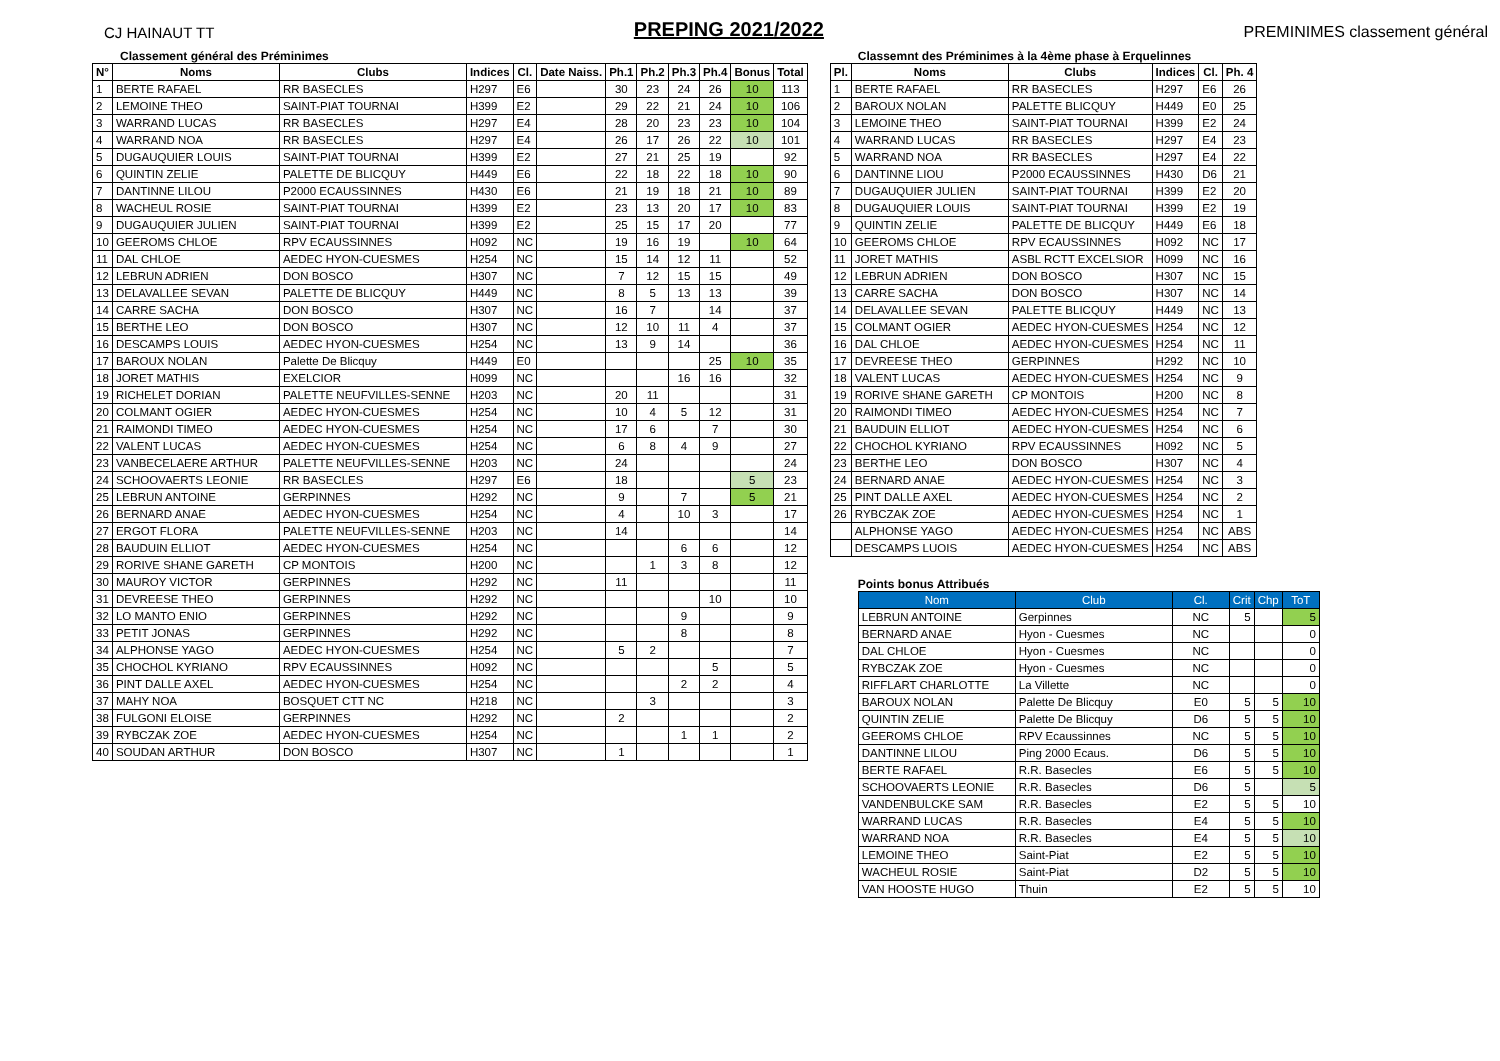CJ HAINAUT TT PREPING 2021/2022 PREMINIMES classement général
Classement général des Préminimes
| N° | Noms | Clubs | Indices | Cl. | Date Naiss. | Ph.1 | Ph.2 | Ph.3 | Ph.4 | Bonus | Total |
| --- | --- | --- | --- | --- | --- | --- | --- | --- | --- | --- | --- |
| 1 | BERTE RAFAEL | RR BASECLES | H297 | E6 | | 30 | 23 | 24 | 26 | 10 | 113 |
| 2 | LEMOINE THEO | SAINT-PIAT TOURNAI | H399 | E2 | | 29 | 22 | 21 | 24 | 10 | 106 |
| 3 | WARRAND LUCAS | RR BASECLES | H297 | E4 | | 28 | 20 | 23 | 23 | 10 | 104 |
| 4 | WARRAND NOA | RR BASECLES | H297 | E4 | | 26 | 17 | 26 | 22 | 10 | 101 |
| 5 | DUGAUQUIER LOUIS | SAINT-PIAT TOURNAI | H399 | E2 | | 27 | 21 | 25 | 19 | | 92 |
| 6 | QUINTIN ZELIE | PALETTE DE BLICQUY | H449 | E6 | | 22 | 18 | 22 | 18 | 10 | 90 |
| 7 | DANTINNE LILOU | P2000 ECAUSSINNES | H430 | E6 | | 21 | 19 | 18 | 21 | 10 | 89 |
| 8 | WACHEUL ROSIE | SAINT-PIAT TOURNAI | H399 | E2 | | 23 | 13 | 20 | 17 | 10 | 83 |
| 9 | DUGAUQUIER JULIEN | SAINT-PIAT TOURNAI | H399 | E2 | | 25 | 15 | 17 | 20 | | 77 |
| 10 | GEEROMS CHLOE | RPV ECAUSSINNES | H092 | NC | | 19 | 16 | 19 | | 10 | 64 |
| 11 | DAL CHLOE | AEDEC HYON-CUESMES | H254 | NC | | 15 | 14 | 12 | 11 | | 52 |
| 12 | LEBRUN ADRIEN | DON BOSCO | H307 | NC | | 7 | 12 | 15 | 15 | | 49 |
| 13 | DELAVALLEE SEVAN | PALETTE DE BLICQUY | H449 | NC | | 8 | 5 | 13 | 13 | | 39 |
| 14 | CARRE SACHA | DON BOSCO | H307 | NC | | 16 | 7 | | 14 | | 37 |
| 15 | BERTHE LEO | DON BOSCO | H307 | NC | | 12 | 10 | 11 | 4 | | 37 |
| 16 | DESCAMPS LOUIS | AEDEC HYON-CUESMES | H254 | NC | | 13 | 9 | 14 | | | 36 |
| 17 | BAROUX NOLAN | Palette De Blicquy | H449 | E0 | | | | | 25 | 10 | 35 |
| 18 | JORET MATHIS | EXELCIOR | H099 | NC | | | | 16 | 16 | | 32 |
| 19 | RICHELET DORIAN | PALETTE NEUFVILLES-SENNE | H203 | NC | | 20 | 11 | | | | 31 |
| 20 | COLMANT OGIER | AEDEC HYON-CUESMES | H254 | NC | | 10 | 4 | 5 | 12 | | 31 |
| 21 | RAIMONDI TIMEO | AEDEC HYON-CUESMES | H254 | NC | | 17 | 6 | | 7 | | 30 |
| 22 | VALENT LUCAS | AEDEC HYON-CUESMES | H254 | NC | | 6 | 8 | 4 | 9 | | 27 |
| 23 | VANBECELAERE ARTHUR | PALETTE NEUFVILLES-SENNE | H203 | NC | | 24 | | | | | 24 |
| 24 | SCHOOVAERTS LEONIE | RR BASECLES | H297 | E6 | | 18 | | | | 5 | 23 |
| 25 | LEBRUN ANTOINE | GERPINNES | H292 | NC | | 9 | | 7 | | 5 | 21 |
| 26 | BERNARD ANAE | AEDEC HYON-CUESMES | H254 | NC | | 4 | | 10 | 3 | | 17 |
| 27 | ERGOT FLORA | PALETTE NEUFVILLES-SENNE | H203 | NC | | 14 | | | | | 14 |
| 28 | BAUDUIN ELLIOT | AEDEC HYON-CUESMES | H254 | NC | | | | 6 | 6 | | 12 |
| 29 | RORIVE SHANE GARETH | CP MONTOIS | H200 | NC | | | 1 | 3 | 8 | | 12 |
| 30 | MAUROY VICTOR | GERPINNES | H292 | NC | | 11 | | | | | 11 |
| 31 | DEVREESE THEO | GERPINNES | H292 | NC | | | | | 10 | | 10 |
| 32 | LO MANTO ENIO | GERPINNES | H292 | NC | | | | 9 | | | 9 |
| 33 | PETIT JONAS | GERPINNES | H292 | NC | | | | 8 | | | 8 |
| 34 | ALPHONSE YAGO | AEDEC HYON-CUESMES | H254 | NC | | 5 | 2 | | | | 7 |
| 35 | CHOCHOL KYRIANO | RPV ECAUSSINNES | H092 | NC | | | | | 5 | | 5 |
| 36 | PINT DALLE AXEL | AEDEC HYON-CUESMES | H254 | NC | | | | 2 | 2 | | 4 |
| 37 | MAHY NOA | BOSQUET CTT NC | H218 | NC | | | 3 | | | | 3 |
| 38 | FULGONI ELOISE | GERPINNES | H292 | NC | | 2 | | | | | 2 |
| 39 | RYBCZAK ZOE | AEDEC HYON-CUESMES | H254 | NC | | | | 1 | 1 | | 2 |
| 40 | SOUDAN ARTHUR | DON BOSCO | H307 | NC | | 1 | | | | | 1 |
Classemnt des Préminimes à la 4ème phase à Erquelinnes
| Pl. | Noms | Clubs | Indices | Cl. | Ph. 4 |
| --- | --- | --- | --- | --- | --- |
| 1 | BERTE RAFAEL | RR BASECLES | H297 | E6 | 26 |
| 2 | BAROUX NOLAN | PALETTE BLICQUY | H449 | E0 | 25 |
| 3 | LEMOINE THEO | SAINT-PIAT TOURNAI | H399 | E2 | 24 |
| 4 | WARRAND LUCAS | RR BASECLES | H297 | E4 | 23 |
| 5 | WARRAND NOA | RR BASECLES | H297 | E4 | 22 |
| 6 | DANTINNE LIOU | P2000 ECAUSSINNES | H430 | D6 | 21 |
| 7 | DUGAUQUIER JULIEN | SAINT-PIAT TOURNAI | H399 | E2 | 20 |
| 8 | DUGAUQUIER LOUIS | SAINT-PIAT TOURNAI | H399 | E2 | 19 |
| 9 | QUINTIN ZELIE | PALETTE DE BLICQUY | H449 | E6 | 18 |
| 10 | GEEROMS CHLOE | RPV ECAUSSINNES | H092 | NC | 17 |
| 11 | JORET MATHIS | ASBL RCTT EXCELSIOR | H099 | NC | 16 |
| 12 | LEBRUN ADRIEN | DON BOSCO | H307 | NC | 15 |
| 13 | CARRE SACHA | DON BOSCO | H307 | NC | 14 |
| 14 | DELAVALLEE SEVAN | PALETTE BLICQUY | H449 | NC | 13 |
| 15 | COLMANT OGIER | AEDEC HYON-CUESMES | H254 | NC | 12 |
| 16 | DAL CHLOE | AEDEC HYON-CUESMES | H254 | NC | 11 |
| 17 | DEVREESE THEO | GERPINNES | H292 | NC | 10 |
| 18 | VALENT LUCAS | AEDEC HYON-CUESMES | H254 | NC | 9 |
| 19 | RORIVE SHANE GARETH | CP MONTOIS | H200 | NC | 8 |
| 20 | RAIMONDI TIMEO | AEDEC HYON-CUESMES | H254 | NC | 7 |
| 21 | BAUDUIN ELLIOT | AEDEC HYON-CUESMES | H254 | NC | 6 |
| 22 | CHOCHOL KYRIANO | RPV ECAUSSINNES | H092 | NC | 5 |
| 23 | BERTHE LEO | DON BOSCO | H307 | NC | 4 |
| 24 | BERNARD ANAE | AEDEC HYON-CUESMES | H254 | NC | 3 |
| 25 | PINT DALLE AXEL | AEDEC HYON-CUESMES | H254 | NC | 2 |
| 26 | RYBCZAK ZOE | AEDEC HYON-CUESMES | H254 | NC | 1 |
| | ALPHONSE YAGO | AEDEC HYON-CUESMES | H254 | NC | ABS |
| | DESCAMPS LUOIS | AEDEC HYON-CUESMES | H254 | NC | ABS |
Points bonus Attribués
| Nom | Club | Cl. | Crit | Chp | ToT |
| --- | --- | --- | --- | --- | --- |
| LEBRUN ANTOINE | Gerpinnes | NC | 5 | | 5 |
| BERNARD ANAE | Hyon - Cuesmes | NC | | | 0 |
| DAL CHLOE | Hyon - Cuesmes | NC | | | 0 |
| RYBCZAK ZOE | Hyon - Cuesmes | NC | | | 0 |
| RIFFLART CHARLOTTE | La Villette | NC | | | 0 |
| BAROUX NOLAN | Palette De Blicquy | E0 | 5 | 5 | 10 |
| QUINTIN ZELIE | Palette De Blicquy | D6 | 5 | 5 | 10 |
| GEEROMS CHLOE | RPV Ecaussinnes | NC | 5 | 5 | 10 |
| DANTINNE LILOU | Ping 2000 Ecaus. | D6 | 5 | 5 | 10 |
| BERTE RAFAEL | R.R. Basecles | E6 | 5 | 5 | 10 |
| SCHOOVAERTS LEONIE | R.R. Basecles | D6 | 5 | | 5 |
| VANDENBULCKE SAM | R.R. Basecles | E2 | 5 | 5 | 10 |
| WARRAND LUCAS | R.R. Basecles | E4 | 5 | 5 | 10 |
| WARRAND NOA | R.R. Basecles | E4 | 5 | 5 | 10 |
| LEMOINE THEO | Saint-Piat | E2 | 5 | 5 | 10 |
| WACHEUL ROSIE | Saint-Piat | D2 | 5 | 5 | 10 |
| VAN HOOSTE HUGO | Thuin | E2 | 5 | 5 | 10 |